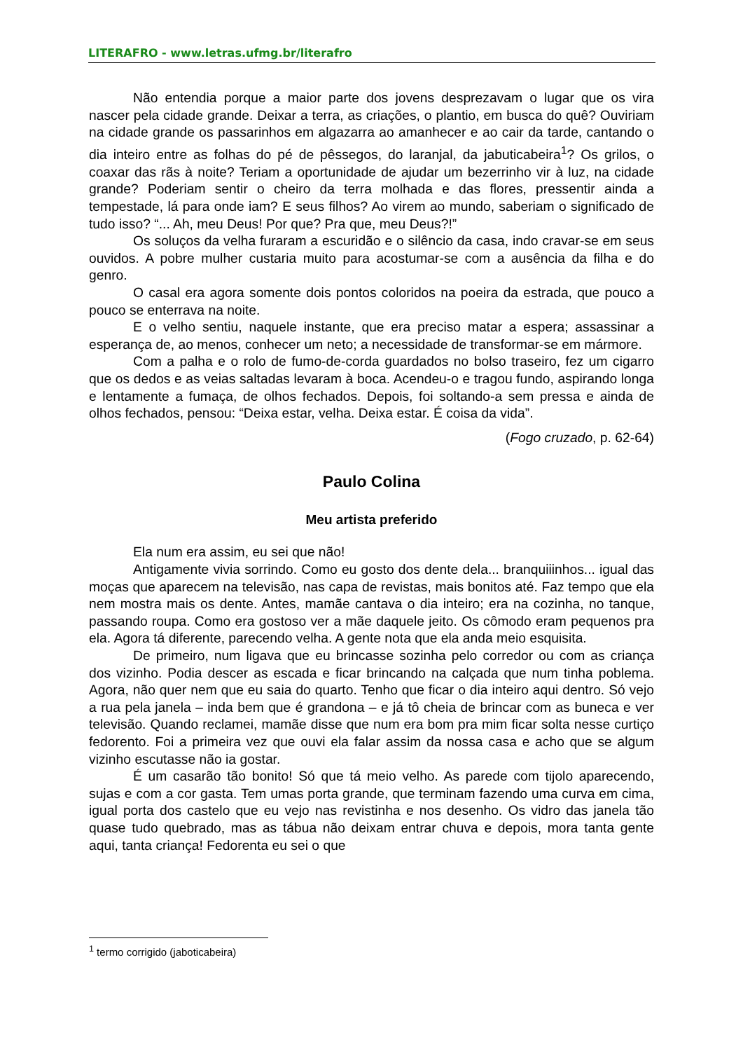LITERAFRO - www.letras.ufmg.br/literafro
Não entendia porque a maior parte dos jovens desprezavam o lugar que os vira nascer pela cidade grande. Deixar a terra, as criações, o plantio, em busca do quê? Ouviriam na cidade grande os passarinhos em algazarra ao amanhecer e ao cair da tarde, cantando o dia inteiro entre as folhas do pé de pêssegos, do laranjal, da jabuticabeira<sup>1</sup>? Os grilos, o coaxar das rãs à noite? Teriam a oportunidade de ajudar um bezerrinho vir à luz, na cidade grande? Poderiam sentir o cheiro da terra molhada e das flores, pressentir ainda a tempestade, lá para onde iam? E seus filhos? Ao virem ao mundo, saberiam o significado de tudo isso? “... Ah, meu Deus! Por que? Pra que, meu Deus?!”
Os soluços da velha furaram a escuridão e o silêncio da casa, indo cravar-se em seus ouvidos. A pobre mulher custaria muito para acostumar-se com a ausência da filha e do genro.
O casal era agora somente dois pontos coloridos na poeira da estrada, que pouco a pouco se enterrava na noite.
E o velho sentiu, naquele instante, que era preciso matar a espera; assassinar a esperança de, ao menos, conhecer um neto; a necessidade de transformar-se em mármore.
Com a palha e o rolo de fumo-de-corda guardados no bolso traseiro, fez um cigarro que os dedos e as veias saltadas levaram à boca. Acendeu-o e tragou fundo, aspirando longa e lentamente a fumaça, de olhos fechados. Depois, foi soltando-a sem pressa e ainda de olhos fechados, pensou: “Deixa estar, velha. Deixa estar. É coisa da vida”.
(Fogo cruzado, p. 62-64)
Paulo Colina
Meu artista preferido
Ela num era assim, eu sei que não!
Antigamente vivia sorrindo. Como eu gosto dos dente dela... branquiiinhos... igual das moças que aparecem na televisão, nas capa de revistas, mais bonitos até. Faz tempo que ela nem mostra mais os dente. Antes, mamãe cantava o dia inteiro; era na cozinha, no tanque, passando roupa. Como era gostoso ver a mãe daquele jeito. Os cômodo eram pequenos pra ela. Agora tá diferente, parecendo velha. A gente nota que ela anda meio esquisita.
De primeiro, num ligava que eu brincasse sozinha pelo corredor ou com as criança dos vizinho. Podia descer as escada e ficar brincando na calçada que num tinha poblema. Agora, não quer nem que eu saia do quarto. Tenho que ficar o dia inteiro aqui dentro. Só vejo a rua pela janela – inda bem que é grandona – e já tô cheia de brincar com as buneca e ver televisão. Quando reclamei, mamãe disse que num era bom pra mim ficar solta nesse curtiço fedorento. Foi a primeira vez que ouvi ela falar assim da nossa casa e acho que se algum vizinho escutasse não ia gostar.
É um casarão tão bonito! Só que tá meio velho. As parede com tijolo aparecendo, sujas e com a cor gasta. Tem umas porta grande, que terminam fazendo uma curva em cima, igual porta dos castelo que eu vejo nas revistinha e nos desenho. Os vidro das janela tão quase tudo quebrado, mas as tábua não deixam entrar chuva e depois, mora tanta gente aqui, tanta criança! Fedorenta eu sei o que
<sup>1</sup> termo corrigido (jaboticabeira)